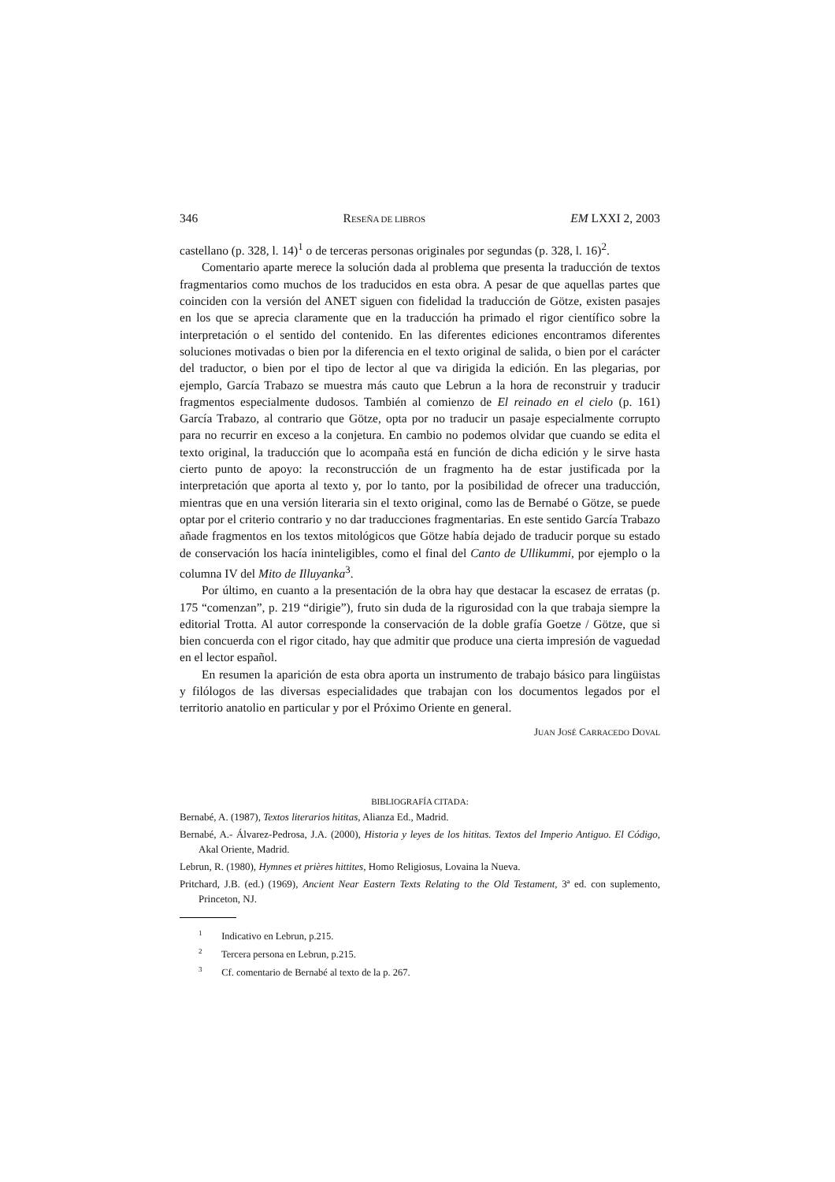346 RESEÑA DE LIBROS EM LXXI 2, 2003
castellano (p. 328, l. 14)<sup>1</sup> o de terceras personas originales por segundas (p. 328, l. 16)<sup>2</sup>.
Comentario aparte merece la solución dada al problema que presenta la traducción de textos fragmentarios como muchos de los traducidos en esta obra. A pesar de que aquellas partes que coinciden con la versión del ANET siguen con fidelidad la traducción de Götze, existen pasajes en los que se aprecia claramente que en la traducción ha primado el rigor científico sobre la interpretación o el sentido del contenido. En las diferentes ediciones encontramos diferentes soluciones motivadas o bien por la diferencia en el texto original de salida, o bien por el carácter del traductor, o bien por el tipo de lector al que va dirigida la edición. En las plegarias, por ejemplo, García Trabazo se muestra más cauto que Lebrun a la hora de reconstruir y traducir fragmentos especialmente dudosos. También al comienzo de El reinado en el cielo (p. 161) García Trabazo, al contrario que Götze, opta por no traducir un pasaje especialmente corrupto para no recurrir en exceso a la conjetura. En cambio no podemos olvidar que cuando se edita el texto original, la traducción que lo acompaña está en función de dicha edición y le sirve hasta cierto punto de apoyo: la reconstrucción de un fragmento ha de estar justificada por la interpretación que aporta al texto y, por lo tanto, por la posibilidad de ofrecer una traducción, mientras que en una versión literaria sin el texto original, como las de Bernabé o Götze, se puede optar por el criterio contrario y no dar traducciones fragmentarias. En este sentido García Trabazo añade fragmentos en los textos mitológicos que Götze había dejado de traducir porque su estado de conservación los hacía ininteligibles, como el final del Canto de Ullikummi, por ejemplo o la columna IV del Mito de Illuyanka<sup>3</sup>.
Por último, en cuanto a la presentación de la obra hay que destacar la escasez de erratas (p. 175 “comenzan”, p. 219 “dirigie”), fruto sin duda de la rigurosidad con la que trabaja siempre la editorial Trotta. Al autor corresponde la conservación de la doble grafía Goetze / Götze, que si bien concuerda con el rigor citado, hay que admitir que produce una cierta impresión de vaguedad en el lector español.
En resumen la aparición de esta obra aporta un instrumento de trabajo básico para lingüistas y filólogos de las diversas especialidades que trabajan con los documentos legados por el territorio anatolio en particular y por el Próximo Oriente en general.
JUAN JOSÉ CARRACEDO DOVAL
BIBLIOGRAFÍA CITADA:
Bernabé, A. (1987), Textos literarios hititas, Alianza Ed., Madrid.
Bernabé, A.- Álvarez-Pedrosa, J.A. (2000), Historia y leyes de los hititas. Textos del Imperio Antiguo. El Código, Akal Oriente, Madrid.
Lebrun, R. (1980), Hymnes et prières hittites, Homo Religiosus, Lovaina la Nueva.
Pritchard, J.B. (ed.) (1969), Ancient Near Eastern Texts Relating to the Old Testament, 3ª ed. con suplemento, Princeton, NJ.
<sup>1</sup> Indicativo en Lebrun, p.215.
<sup>2</sup> Tercera persona en Lebrun, p.215.
<sup>3</sup> Cf. comentario de Bernabé al texto de la p. 267.